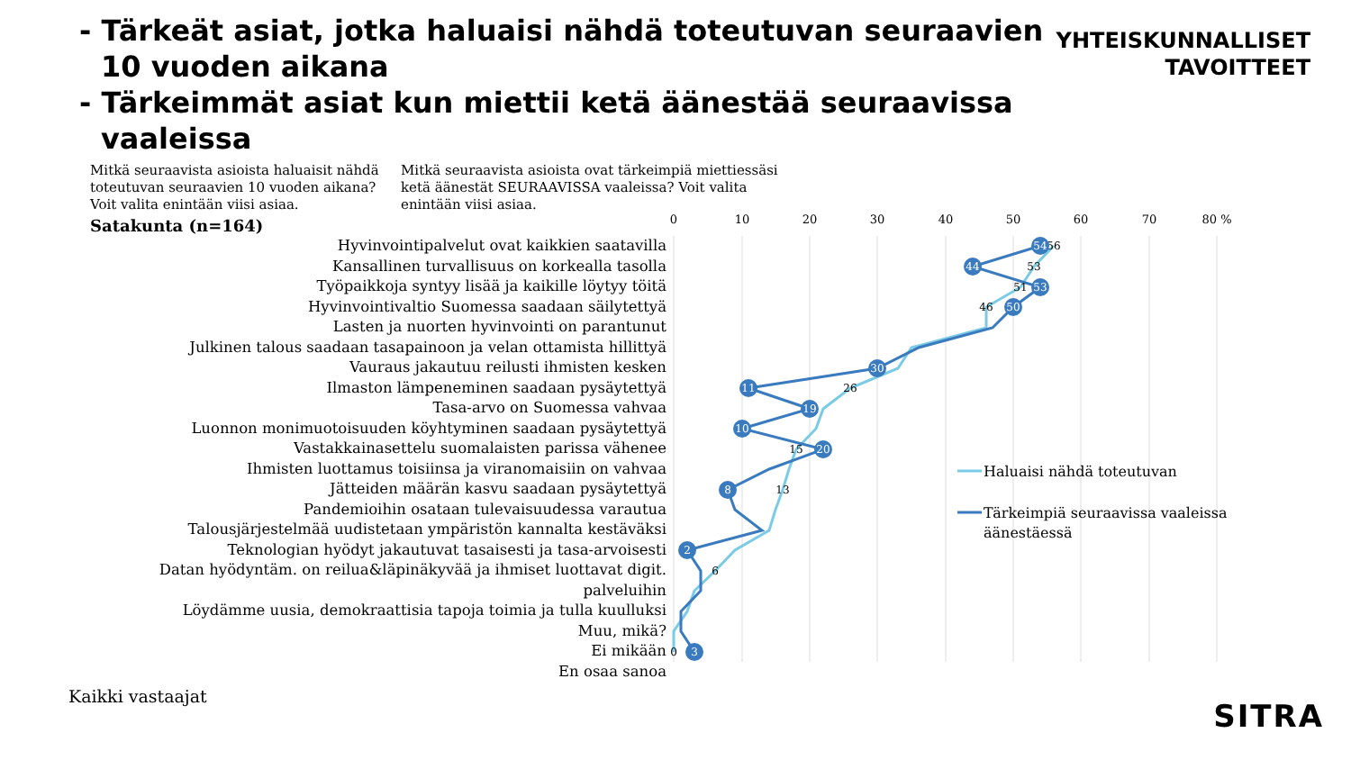- Tärkeät asiat, jotka haluaisi nähdä toteutuvan seuraavien 10 vuoden aikana
- Tärkeimmät asiat kun miettii ketä äänestää seuraavissa vaaleissa
YHTEISKUNNALLISET
TAVOITTEET
Mitkä seuraavista asioista haluaisit nähdä toteutuvan seuraavien 10 vuoden aikana? Voit valita enintään viisi asiaa.
Satakunta (n=164)
Mitkä seuraavista asioista ovat tärkeimpiä miettiessäsi ketä äänestät SEURAAVISSA vaaleissa? Voit valita enintään viisi asiaa.
Hyvinvointipalvelut ovat kaikkien saatavilla
Kansallinen turvallisuus on korkealla tasolla
Työpaikkoja syntyy lisää ja kaikille löytyy töitä
Hyvinvointivaltio Suomessa saadaan säilytettyä
Lasten ja nuorten hyvinvointi on parantunut
Julkinen talous saadaan tasapainoon ja velan ottamista hillittyä
Vauraus jakautuu reilusti ihmisten kesken
Ilmaston lämpeneminen saadaan pysäytettyä
Tasa-arvo on Suomessa vahvaa
Luonnon monimuotoisuuden köyhtyminen saadaan pysäytettyä
Vastakkainasettelu suomalaisten parissa vähenee
Ihmisten luottamus toisiinsa ja viranomaisiin on vahvaa
Jätteiden määrän kasvu saadaan pysäytettyä
Pandemioihin osataan tulevaisuudessa varautua
Talousjärjestelmää uudistetaan ympäristön kannalta kestäväksi
Teknologian hyödyt jakautuvat tasaisesti ja tasa-arvoisesti
Datan hyödyntäm. on reilua&läpinäkyvää ja ihmiset luottavat digit. palveluihin
Löydämme uusia, demokraattisia tapoja toimia ja tulla kuulluksi
Muu, mikä?
Ei mikään
En osaa sanoa
0
10
20
30
40
50
60
70
80 %
56
53
51
46
26
15
13
6
0
54
44
53
50
30
11
19
10
20
8
2
3
Haluaisi nähdä toteutuvan
Tärkeimpiä seuraavissa vaaleissa
äänestäessä
Kaikki vastaajat
SITRA